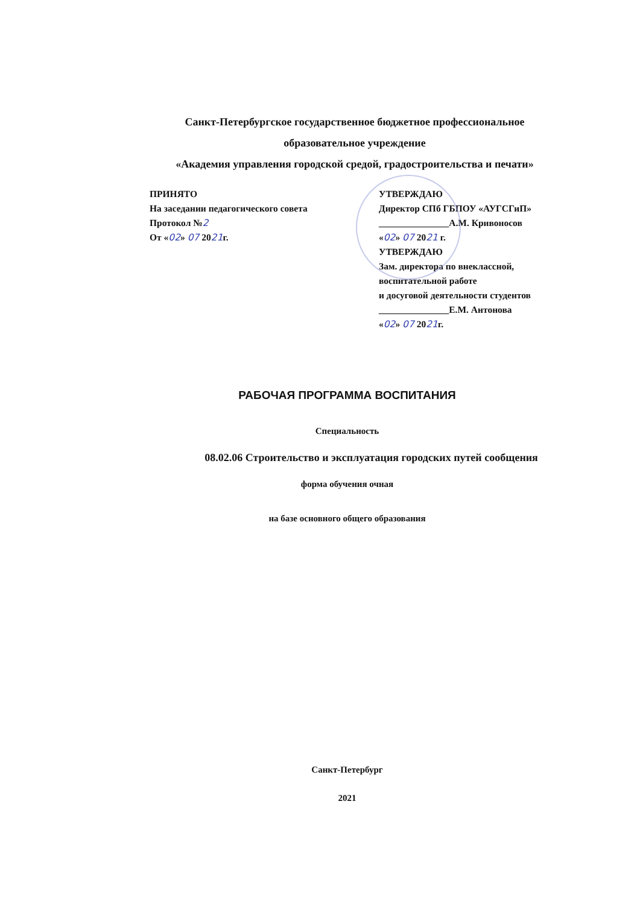Санкт-Петербургское государственное бюджетное профессиональное
образовательное учреждение
«Академия управления городской средой, градостроительства и печати»
ПРИНЯТО
На заседании педагогического совета
Протокол №2
От «02» 07 2021г.
УТВЕРЖДАЮ
Директор СПб ГБПОУ «АУГСГиП»
_______________А.М. Кривоносов
«02» 07 2021 г.
УТВЕРЖДАЮ
Зам. директора по внеклассной,
воспитательной работе
и досуговой деятельности студентов
_______________Е.М. Антонова
«02» 07 2021г.
РАБОЧАЯ ПРОГРАММА ВОСПИТАНИЯ
Специальность
08.02.06 Строительство и эксплуатация городских путей сообщения
форма обучения очная
на базе основного общего образования
Санкт-Петербург
2021